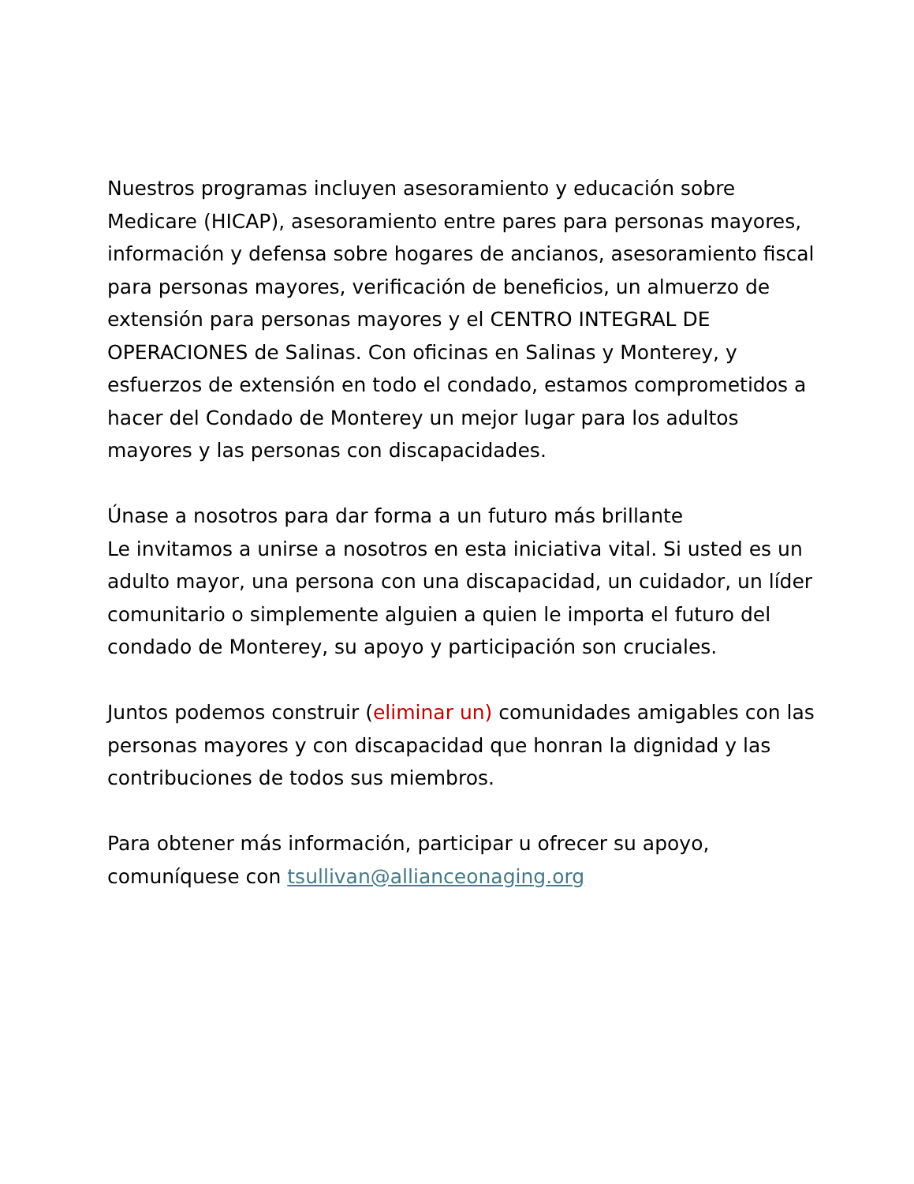Nuestros programas incluyen asesoramiento y educación sobre Medicare (HICAP), asesoramiento entre pares para personas mayores, información y defensa sobre hogares de ancianos, asesoramiento fiscal para personas mayores, verificación de beneficios, un almuerzo de extensión para personas mayores y el CENTRO INTEGRAL DE OPERACIONES de Salinas. Con oficinas en Salinas y Monterey, y esfuerzos de extensión en todo el condado, estamos comprometidos a hacer del Condado de Monterey un mejor lugar para los adultos mayores y las personas con discapacidades.
Únase a nosotros para dar forma a un futuro más brillante
Le invitamos a unirse a nosotros en esta iniciativa vital. Si usted es un adulto mayor, una persona con una discapacidad, un cuidador, un líder comunitario o simplemente alguien a quien le importa el futuro del condado de Monterey, su apoyo y participación son cruciales.
Juntos podemos construir (eliminar un) comunidades amigables con las personas mayores y con discapacidad que honran la dignidad y las contribuciones de todos sus miembros.
Para obtener más información, participar u ofrecer su apoyo, comuníquese con tsullivan@allianceonaging.org